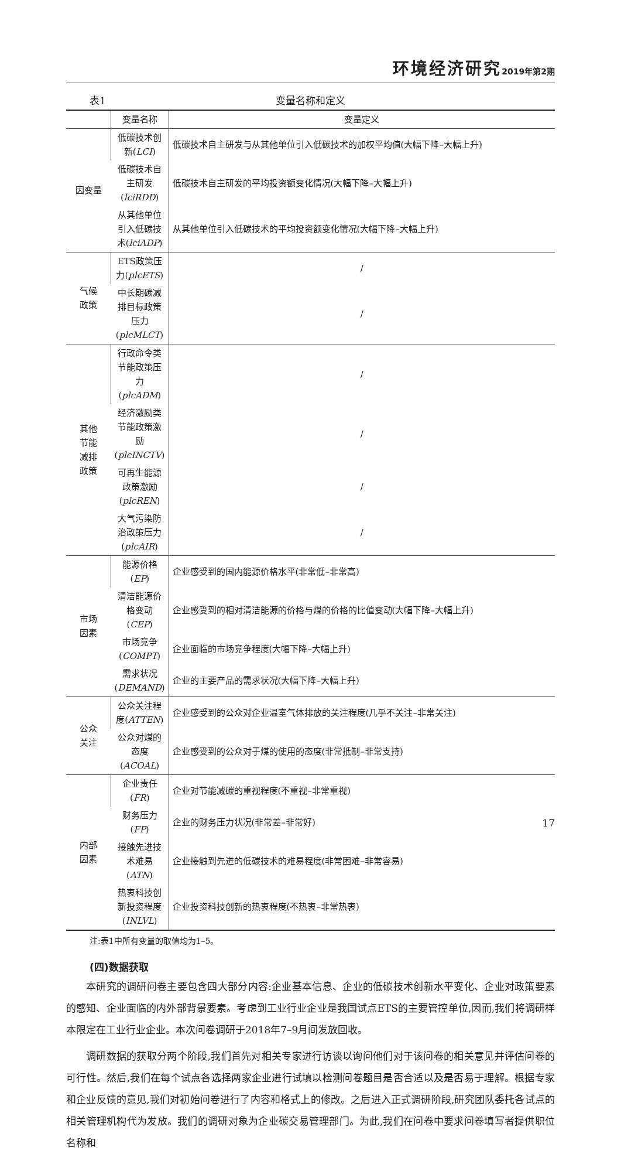环境经济研究 2019年第2期
表1 变量名称和定义
| | 变量名称 | 变量定义 |
| --- | --- | --- |
| 因变量 | 低碳技术创新( LCI ) | 低碳技术自主研发与从其他单位引入低碳技术的加权平均值(大幅下降–大幅上升) |
| | 低碳技术自主研发( lciRDD ) | 低碳技术自主研发的平均投资额变化情况(大幅下降–大幅上升) |
| | 从其他单位引入低碳技术( lciADP ) | 从其他单位引入低碳技术的平均投资额变化情况(大幅下降–大幅上升) |
| 气候 政策 | ETS政策压力( plcETS ) | / |
| | 中长期碳减排目标政策压力( plcMLCT ) | / |
| 其他 节能 减排 政策 | 行政命令类节能政策压力( plcADM ) | / |
| | 经济激励类节能政策激励( plcINCTV ) | / |
| | 可再生能源政策激励( plcREN ) | / |
| | 大气污染防治政策压力( plcAIR ) | / |
| 市场 因素 | 能源价格( EP ) | 企业感受到的国内能源价格水平(非常低–非常高) |
| | 清洁能源价格变动( CEP ) | 企业感受到的相对清洁能源的价格与煤的价格的比值变动(大幅下降–大幅上升) |
| | 市场竞争( COMPT ) | 企业面临的市场竞争程度(大幅下降–大幅上升) |
| | 需求状况( DEMAND ) | 企业的主要产品的需求状况(大幅下降–大幅上升) |
| 公众 关注 | 公众关注程度( ATTEN ) | 企业感受到的公众对企业温室气体排放的关注程度(几乎不关注–非常关注) |
| | 公众对煤的态度( ACOAL ) | 企业感受到的公众对于煤的使用的态度(非常抵制–非常支持) |
| 内部 因素 | 企业责任( FR ) | 企业对节能减碳的重视程度(不重视–非常重视) |
| | 财务压力( FP ) | 企业的财务压力状况(非常差–非常好) |
| | 接触先进技术难易( ATN ) | 企业接触到先进的低碳技术的难易程度(非常困难–非常容易) |
| | 热衷科技创新投资程度( INLVL ) | 企业投资科技创新的热衷程度(不热衷–非常热衷) |
注:表1中所有变量的取值均为1–5。
(四)数据获取
本研究的调研问卷主要包含四大部分内容:企业基本信息、企业的低碳技术创新水平变化、企业对政策要素的感知、企业面临的内外部背景要素。考虑到工业行业企业是我国试点ETS的主要管控单位,因而,我们将调研样本限定在工业行业企业。本次问卷调研于2018年7–9月间发放回收。
调研数据的获取分两个阶段,我们首先对相关专家进行访谈以询问他们对于该问卷的相关意见并评估问卷的可行性。然后,我们在每个试点各选择两家企业进行试填以检测问卷题目是否合适以及是否易于理解。根据专家和企业反馈的意见,我们对初始问卷进行了内容和格式上的修改。之后进入正式调研阶段,研究团队委托各试点的相关管理机构代为发放。我们的调研对象为企业碳交易管理部门。为此,我们在问卷中要求问卷填写者提供职位名称和
17